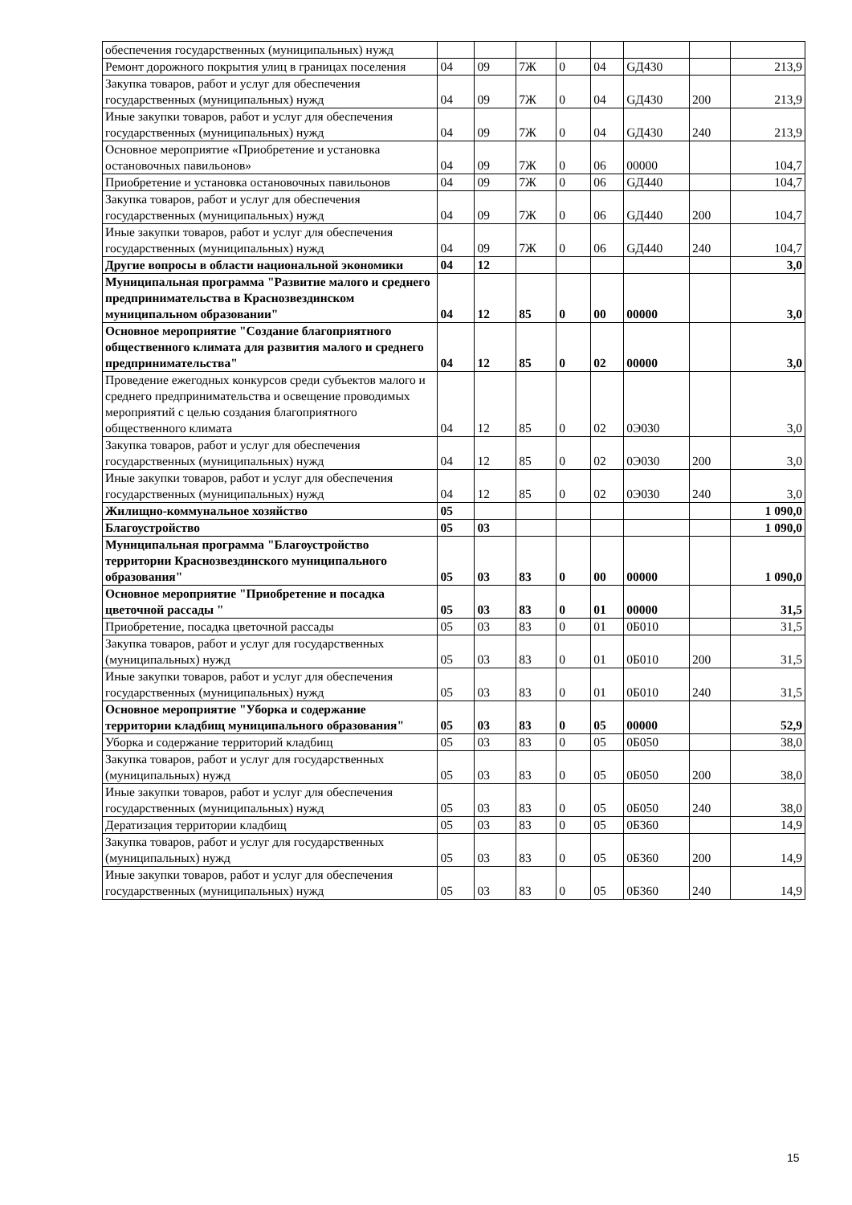| обеспечения государственных (муниципальных) нужд | | | | | | | | |
| Ремонт дорожного покрытия улиц в границах поселения | 04 | 09 | 7Ж | 0 | 04 | GД430 | | 213,9 |
| Закупка товаров, работ и услуг для обеспечения государственных (муниципальных) нужд | 04 | 09 | 7Ж | 0 | 04 | GД430 | 200 | 213,9 |
| Иные закупки товаров, работ и услуг для обеспечения государственных (муниципальных) нужд | 04 | 09 | 7Ж | 0 | 04 | GД430 | 240 | 213,9 |
| Основное мероприятие «Приобретение и установка остановочных павильонов» | 04 | 09 | 7Ж | 0 | 06 | 00000 | | 104,7 |
| Приобретение и установка остановочных павильонов | 04 | 09 | 7Ж | 0 | 06 | GД440 | | 104,7 |
| Закупка товаров, работ и услуг для обеспечения государственных (муниципальных) нужд | 04 | 09 | 7Ж | 0 | 06 | GД440 | 200 | 104,7 |
| Иные закупки товаров, работ и услуг для обеспечения государственных (муниципальных) нужд | 04 | 09 | 7Ж | 0 | 06 | GД440 | 240 | 104,7 |
| Другие вопросы в области национальной экономики | 04 | 12 | | | | | | 3,0 |
| Муниципальная программа "Развитие малого и среднего предпринимательства в Краснозвездинском муниципальном образовании" | 04 | 12 | 85 | 0 | 00 | 00000 | | 3,0 |
| Основное мероприятие "Создание благоприятного общественного климата для развития малого и среднего предпринимательства" | 04 | 12 | 85 | 0 | 02 | 00000 | | 3,0 |
| Проведение ежегодных конкурсов среди субъектов малого и среднего предпринимательства и освещение проводимых мероприятий с целью создания благоприятного общественного климата | 04 | 12 | 85 | 0 | 02 | 0Э030 | | 3,0 |
| Закупка товаров, работ и услуг для обеспечения государственных (муниципальных) нужд | 04 | 12 | 85 | 0 | 02 | 0Э030 | 200 | 3,0 |
| Иные закупки товаров, работ и услуг для обеспечения государственных (муниципальных) нужд | 04 | 12 | 85 | 0 | 02 | 0Э030 | 240 | 3,0 |
| Жилищно-коммунальное хозяйство | 05 | | | | | | | 1 090,0 |
| Благоустройство | 05 | 03 | | | | | | 1 090,0 |
| Муниципальная программа "Благоустройство территории Краснозвездинского муниципального образования" | 05 | 03 | 83 | 0 | 00 | 00000 | | 1 090,0 |
| Основное мероприятие "Приобретение и посадка цветочной рассады " | 05 | 03 | 83 | 0 | 01 | 00000 | | 31,5 |
| Приобретение, посадка цветочной рассады | 05 | 03 | 83 | 0 | 01 | 0Б010 | | 31,5 |
| Закупка товаров, работ и услуг для государственных (муниципальных) нужд | 05 | 03 | 83 | 0 | 01 | 0Б010 | 200 | 31,5 |
| Иные закупки товаров, работ и услуг для обеспечения государственных (муниципальных) нужд | 05 | 03 | 83 | 0 | 01 | 0Б010 | 240 | 31,5 |
| Основное мероприятие "Уборка и содержание территории кладбищ муниципального образования" | 05 | 03 | 83 | 0 | 05 | 00000 | | 52,9 |
| Уборка и содержание территорий кладбищ | 05 | 03 | 83 | 0 | 05 | 0Б050 | | 38,0 |
| Закупка товаров, работ и услуг для государственных (муниципальных) нужд | 05 | 03 | 83 | 0 | 05 | 0Б050 | 200 | 38,0 |
| Иные закупки товаров, работ и услуг для обеспечения государственных (муниципальных) нужд | 05 | 03 | 83 | 0 | 05 | 0Б050 | 240 | 38,0 |
| Дератизация территории кладбищ | 05 | 03 | 83 | 0 | 05 | 0Б360 | | 14,9 |
| Закупка товаров, работ и услуг для государственных (муниципальных) нужд | 05 | 03 | 83 | 0 | 05 | 0Б360 | 200 | 14,9 |
| Иные закупки товаров, работ и услуг для обеспечения государственных (муниципальных) нужд | 05 | 03 | 83 | 0 | 05 | 0Б360 | 240 | 14,9 |
15